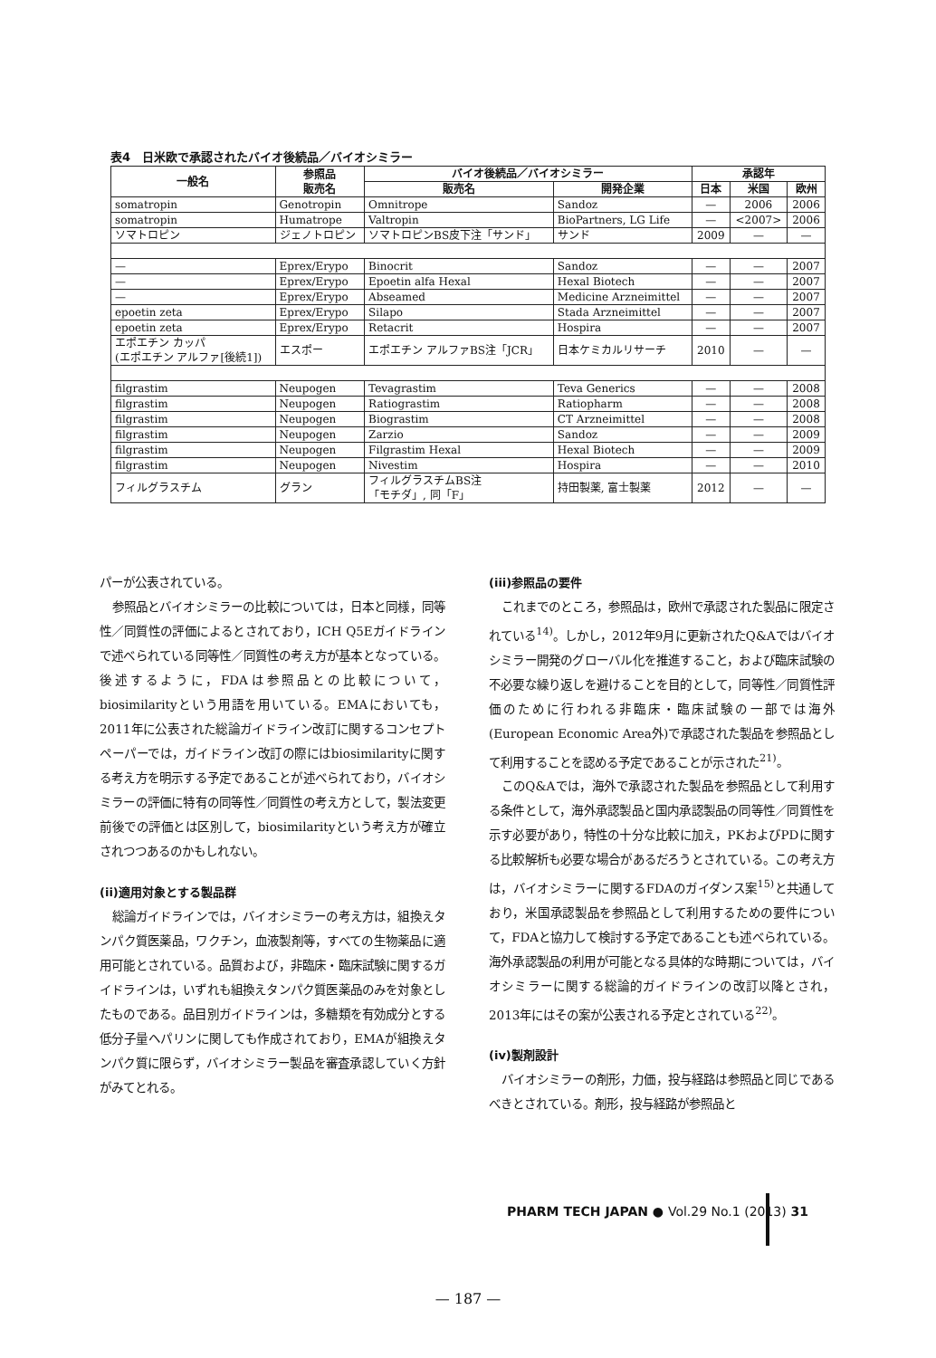表4　日米欧で承認されたバイオ後続品／バイオシミラー
| 一般名 | 参照品 販売名 | バイオ後続品／バイオシミラー | | 承認年 | | |
| --- | --- | --- | --- | --- | --- | --- |
| | | 販売名 | 開発企業 | 日本 | 米国 | 欧州 |
| somatropin | Genotropin | Omnitrope | Sandoz | — | 2006 | 2006 |
| somatropin | Humatrope | Valtropin | BioPartners, LG Life | — | <2007> | 2006 |
| ソマトロピン | ジェノトロピン | ソマトロピンBS皮下注「サンド」 | サンド | 2009 | — | — |
| — | Eprex/Erypo | Binocrit | Sandoz | — | — | 2007 |
| — | Eprex/Erypo | Epoetin alfa Hexal | Hexal Biotech | — | — | 2007 |
| — | Eprex/Erypo | Abseamed | Medicine Arzneimittel | — | — | 2007 |
| epoetin zeta | Eprex/Erypo | Silapo | Stada Arzneimittel | — | — | 2007 |
| epoetin zeta | Eprex/Erypo | Retacrit | Hospira | — | — | 2007 |
| エポエチン カッパ (エポエチン アルファ[後続1]) | エスポー | エポエチン アルファBS注「JCR」 | 日本ケミカルリサーチ | 2010 | — | — |
| filgrastim | Neupogen | Tevagrastim | Teva Generics | — | — | 2008 |
| filgrastim | Neupogen | Ratiograstim | Ratiopharm | — | — | 2008 |
| filgrastim | Neupogen | Biograstim | CT Arzneimittel | — | — | 2008 |
| filgrastim | Neupogen | Zarzio | Sandoz | — | — | 2009 |
| filgrastim | Neupogen | Filgrastim Hexal | Hexal Biotech | — | — | 2009 |
| filgrastim | Neupogen | Nivestim | Hospira | — | — | 2010 |
| フィルグラスチム | グラン | フィルグラスチムBS注 「モチダ」, 同「F」 | 持田製薬, 富士製薬 | 2012 | — | — |
パーが公表されている。
参照品とバイオシミラーの比較については，日本と同様，同等性／同質性の評価によるとされており，ICH Q5Eガイドラインで述べられている同等性／同質性の考え方が基本となっている。後述するように，FDAは参照品との比較について，biosimilarityという用語を用いている。EMAにおいても，2011年に公表された総論ガイドライン改訂に関するコンセプトペーパーでは，ガイドライン改訂の際にはbiosimilarityに関する考え方を明示する予定であることが述べられており，バイオシミラーの評価に特有の同等性／同質性の考え方として，製法変更前後での評価とは区別して，biosimilarityという考え方が確立されつつあるのかもしれない。
(ii)適用対象とする製品群
総論ガイドラインでは，バイオシミラーの考え方は，組換えタンパク質医薬品，ワクチン，血液製剤等，すべての生物薬品に適用可能とされている。品質および，非臨床・臨床試験に関するガイドラインは，いずれも組換えタンパク質医薬品のみを対象としたものである。品目別ガイドラインは，多糖類を有効成分とする低分子量ヘパリンに関しても作成されており，EMAが組換えタンパク質に限らず，バイオシミラー製品を審査承認していく方針がみてとれる。
(iii)参照品の要件
これまでのところ，参照品は，欧州で承認された製品に限定されている<sup>14)</sup>。しかし，2012年9月に更新されたQ&Aではバイオシミラー開発のグローバル化を推進すること，および臨床試験の不必要な繰り返しを避けることを目的として，同等性／同質性評価のために行われる非臨床・臨床試験の一部では海外(European Economic Area外)で承認された製品を参照品として利用することを認める予定であることが示された<sup>21)</sup>。
このQ&Aでは，海外で承認された製品を参照品として利用する条件として，海外承認製品と国内承認製品の同等性／同質性を示す必要があり，特性の十分な比較に加え，PKおよびPDに関する比較解析も必要な場合があるだろうとされている。この考え方は，バイオシミラーに関するFDAのガイダンス案<sup>15)</sup>と共通しており，米国承認製品を参照品として利用するための要件について，FDAと協力して検討する予定であることも述べられている。海外承認製品の利用が可能となる具体的な時期については，バイオシミラーに関する総論的ガイドラインの改訂以降とされ，2013年にはその案が公表される予定とされている<sup>22)</sup>。
(iv)製剤設計
バイオシミラーの剤形，力価，投与経路は参照品と同じであるべきとされている。剤形，投与経路が参照品と
PHARM TECH JAPAN ● Vol.29 No.1 (2013) 31
— 187 —